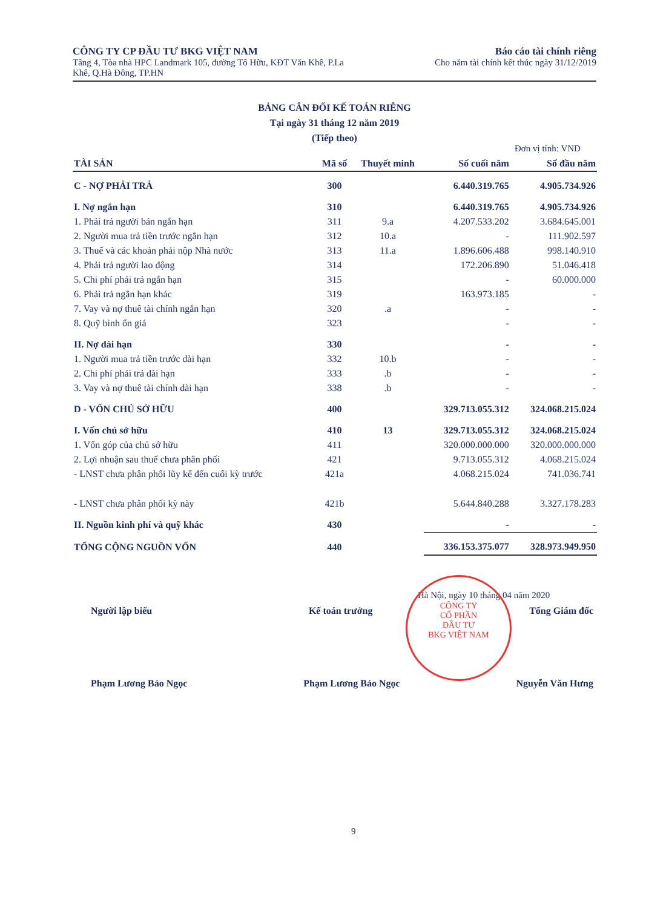CÔNG TY CP ĐẦU TƯ BKG VIỆT NAM
Tầng 4, Tòa nhà HPC Landmark 105, đường Tố Hữu, KĐT Văn Khê, P.La
Khê, Q.Hà Đông, TP.HN
Báo cáo tài chính riêng
Cho năm tài chính kết thúc ngày 31/12/2019
BẢNG CÂN ĐỐI KẾ TOÁN RIÊNG
Tại ngày 31 tháng 12 năm 2019
(Tiếp theo)
Đơn vị tính: VND
| TÀI SẢN | Mã số | Thuyết minh | Số cuối năm | Số đầu năm |
| --- | --- | --- | --- | --- |
| C - NỢ PHẢI TRẢ | 300 | | 6.440.319.765 | 4.905.734.926 |
| I. Nợ ngắn hạn | 310 | | 6.440.319.765 | 4.905.734.926 |
| 1. Phải trả người bán ngắn hạn | 311 | 9.a | 4.207.533.202 | 3.684.645.001 |
| 2. Người mua trả tiền trước ngắn hạn | 312 | 10.a | - | 111.902.597 |
| 3. Thuế và các khoản phải nộp Nhà nước | 313 | 11.a | 1.896.606.488 | 998.140.910 |
| 4. Phải trả người lao động | 314 | | 172.206.890 | 51.046.418 |
| 5. Chi phí phải trả ngắn hạn | 315 | | - | 60.000.000 |
| 6. Phải trả ngắn hạn khác | 319 | | 163.973.185 | - |
| 7. Vay và nợ thuê tài chính ngắn hạn | 320 | .a | - | - |
| 8. Quỹ bình ổn giá | 323 | | - | - |
| II. Nợ dài hạn | 330 | | - | - |
| 1. Người mua trả tiền trước dài hạn | 332 | 10.b | - | - |
| 2. Chi phí phải trả dài hạn | 333 | .b | - | - |
| 3. Vay và nợ thuê tài chính dài hạn | 338 | .b | - | - |
| D - VỐN CHỦ SỞ HỮU | 400 | | 329.713.055.312 | 324.068.215.024 |
| I. Vốn chủ sở hữu | 410 | 13 | 329.713.055.312 | 324.068.215.024 |
| 1. Vốn góp của chủ sở hữu | 411 | | 320.000.000.000 | 320.000.000.000 |
| 2. Lợi nhuận sau thuế chưa phân phối | 421 | | 9.713.055.312 | 4.068.215.024 |
| - LNST chưa phân phối lũy kế đến cuối kỳ trước | 421a | | 4.068.215.024 | 741.036.741 |
| - LNST chưa phân phối kỳ này | 421b | | 5.644.840.288 | 3.327.178.283 |
| II. Nguồn kinh phí và quỹ khác | 430 | | - | - |
| TỔNG CỘNG NGUỒN VỐN | 440 | | 336.153.375.077 | 328.973.949.950 |
Hà Nội, ngày 10 tháng 04 năm 2020
Người lập biểu Kế toán trưởng Tổng Giám đốc
Phạm Lương Bảo Ngọc Phạm Lương Bảo Ngọc Nguyễn Văn Hưng
CÔNG TY
CỔ PHẦN
ĐẦU TƯ
BKG VIỆT NAM
9